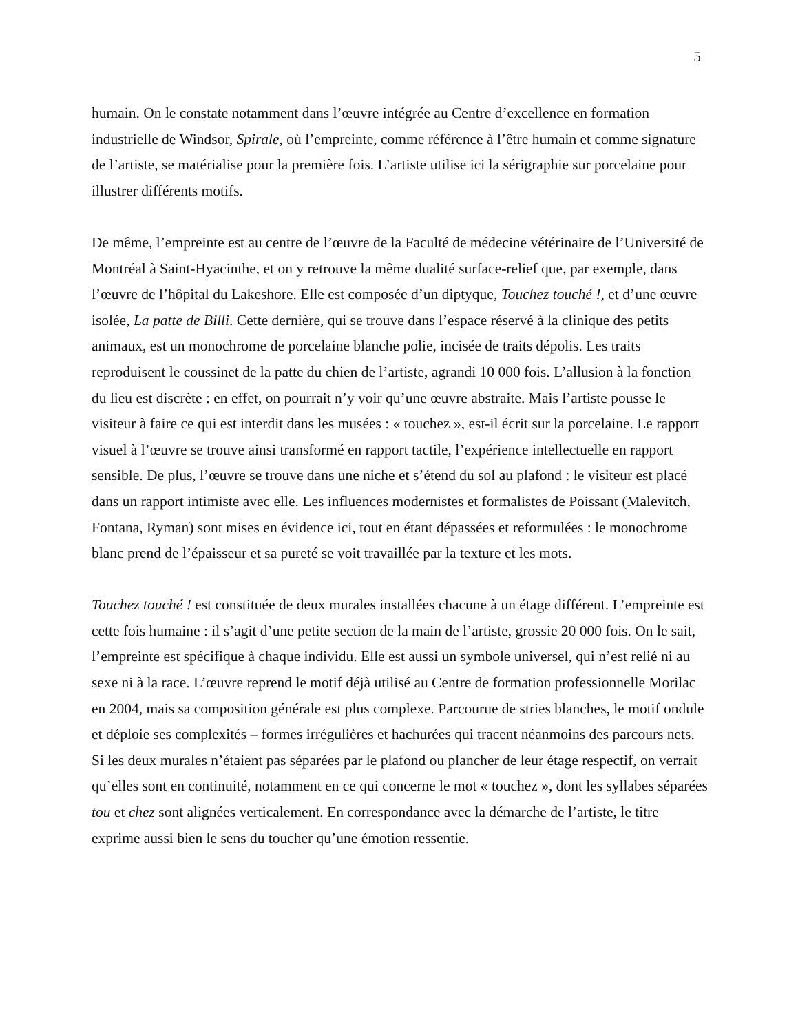5
humain. On le constate notamment dans l’œuvre intégrée au Centre d’excellence en formation industrielle de Windsor, Spirale, où l’empreinte, comme référence à l’être humain et comme signature de l’artiste, se matérialise pour la première fois. L’artiste utilise ici la sérigraphie sur porcelaine pour illustrer différents motifs.
De même, l’empreinte est au centre de l’œuvre de la Faculté de médecine vétérinaire de l’Université de Montréal à Saint-Hyacinthe, et on y retrouve la même dualité surface-relief que, par exemple, dans l’œuvre de l’hôpital du Lakeshore. Elle est composée d’un diptyque, Touchez touché !, et d’une œuvre isolée, La patte de Billi. Cette dernière, qui se trouve dans l’espace réservé à la clinique des petits animaux, est un monochrome de porcelaine blanche polie, incisée de traits dépolis. Les traits reproduisent le coussinet de la patte du chien de l’artiste, agrandi 10 000 fois. L’allusion à la fonction du lieu est discrète : en effet, on pourrait n’y voir qu’une œuvre abstraite. Mais l’artiste pousse le visiteur à faire ce qui est interdit dans les musées : « touchez », est-il écrit sur la porcelaine. Le rapport visuel à l’œuvre se trouve ainsi transformé en rapport tactile, l’expérience intellectuelle en rapport sensible. De plus, l’œuvre se trouve dans une niche et s’étend du sol au plafond : le visiteur est placé dans un rapport intimiste avec elle. Les influences modernistes et formalistes de Poissant (Malevitch, Fontana, Ryman) sont mises en évidence ici, tout en étant dépassées et reformulées : le monochrome blanc prend de l’épaisseur et sa pureté se voit travaillée par la texture et les mots.
Touchez touché ! est constituée de deux murales installées chacune à un étage différent. L’empreinte est cette fois humaine : il s’agit d’une petite section de la main de l’artiste, grossie 20 000 fois. On le sait, l’empreinte est spécifique à chaque individu. Elle est aussi un symbole universel, qui n’est relié ni au sexe ni à la race. L’œuvre reprend le motif déjà utilisé au Centre de formation professionnelle Morilac en 2004, mais sa composition générale est plus complexe. Parcourue de stries blanches, le motif ondule et déploie ses complexités – formes irrégulières et hachurées qui tracent néanmoins des parcours nets. Si les deux murales n’étaient pas séparées par le plafond ou plancher de leur étage respectif, on verrait qu’elles sont en continuité, notamment en ce qui concerne le mot « touchez », dont les syllabes séparées tou et chez sont alignées verticalement. En correspondance avec la démarche de l’artiste, le titre exprime aussi bien le sens du toucher qu’une émotion ressentie.